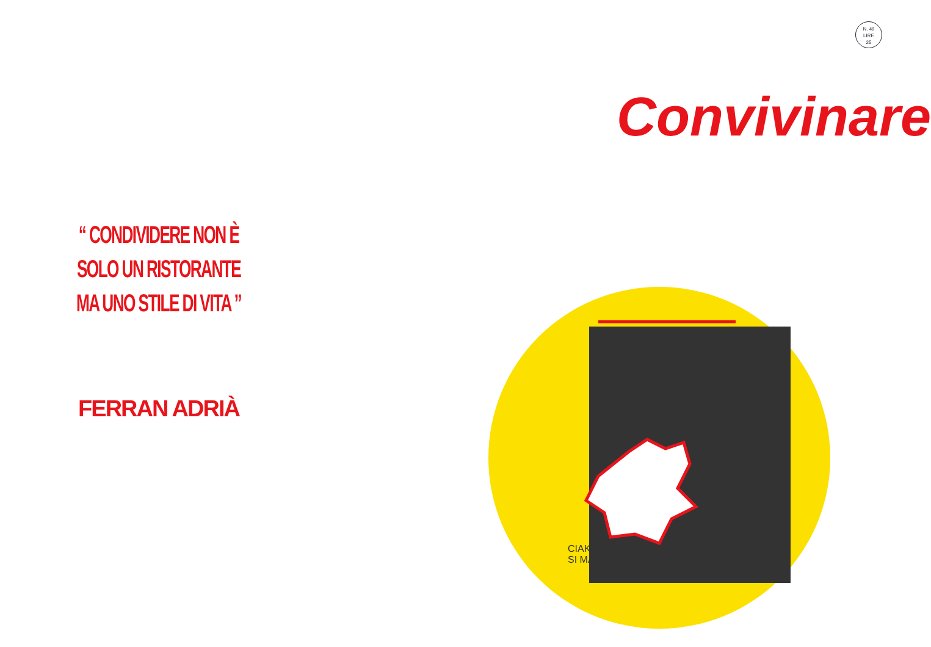N. 49
LIRE
25
Convivinare
“ CONDIVIDERE NON È
SOLO UN RISTORANTE
MA UNO STILE DI VITA ”
FERRAN ADRIÀ
CIAK
SI MANGIA!!